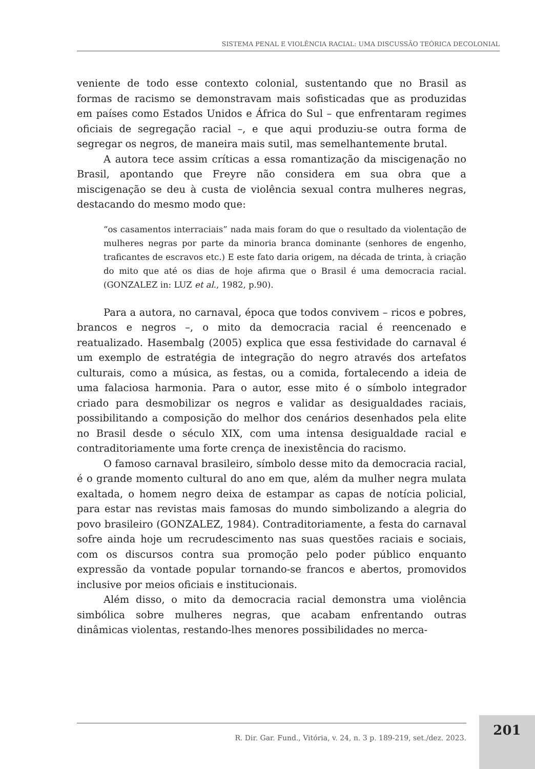SISTEMA PENAL E VIOLÊNCIA RACIAL: UMA DISCUSSÃO TEÓRICA DECOLONIAL
veniente de todo esse contexto colonial, sustentando que no Brasil as formas de racismo se demonstravam mais sofisticadas que as produzidas em países como Estados Unidos e África do Sul – que enfrentaram regimes oficiais de segregação racial –, e que aqui produziu-se outra forma de segregar os negros, de maneira mais sutil, mas semelhantemente brutal.
A autora tece assim críticas a essa romantização da miscigenação no Brasil, apontando que Freyre não considera em sua obra que a miscigenação se deu à custa de violência sexual contra mulheres negras, destacando do mesmo modo que:
“os casamentos interraciais” nada mais foram do que o resultado da violentação de mulheres negras por parte da minoria branca dominante (senhores de engenho, traficantes de escravos etc.) E este fato daria origem, na década de trinta, à criação do mito que até os dias de hoje afirma que o Brasil é uma democracia racial. (GONZALEZ in: LUZ et al., 1982, p.90).
Para a autora, no carnaval, época que todos convivem – ricos e pobres, brancos e negros –, o mito da democracia racial é reencenado e reatualizado. Hasembalg (2005) explica que essa festividade do carnaval é um exemplo de estratégia de integração do negro através dos artefatos culturais, como a música, as festas, ou a comida, fortalecendo a ideia de uma falaciosa harmonia. Para o autor, esse mito é o símbolo integrador criado para desmobilizar os negros e validar as desigualdades raciais, possibilitando a composição do melhor dos cenários desenhados pela elite no Brasil desde o século XIX, com uma intensa desigualdade racial e contraditoriamente uma forte crença de inexistência do racismo.
O famoso carnaval brasileiro, símbolo desse mito da democracia racial, é o grande momento cultural do ano em que, além da mulher negra mulata exaltada, o homem negro deixa de estampar as capas de notícia policial, para estar nas revistas mais famosas do mundo simbolizando a alegria do povo brasileiro (GONZALEZ, 1984). Contraditoriamente, a festa do carnaval sofre ainda hoje um recrudescimento nas suas questões raciais e sociais, com os discursos contra sua promoção pelo poder público enquanto expressão da vontade popular tornando-se francos e abertos, promovidos inclusive por meios oficiais e institucionais.
Além disso, o mito da democracia racial demonstra uma violência simbólica sobre mulheres negras, que acabam enfrentando outras dinâmicas violentas, restando-lhes menores possibilidades no merca-
R. Dir. Gar. Fund., Vitória, v. 24, n. 3 p. 189-219, set./dez. 2023. 201